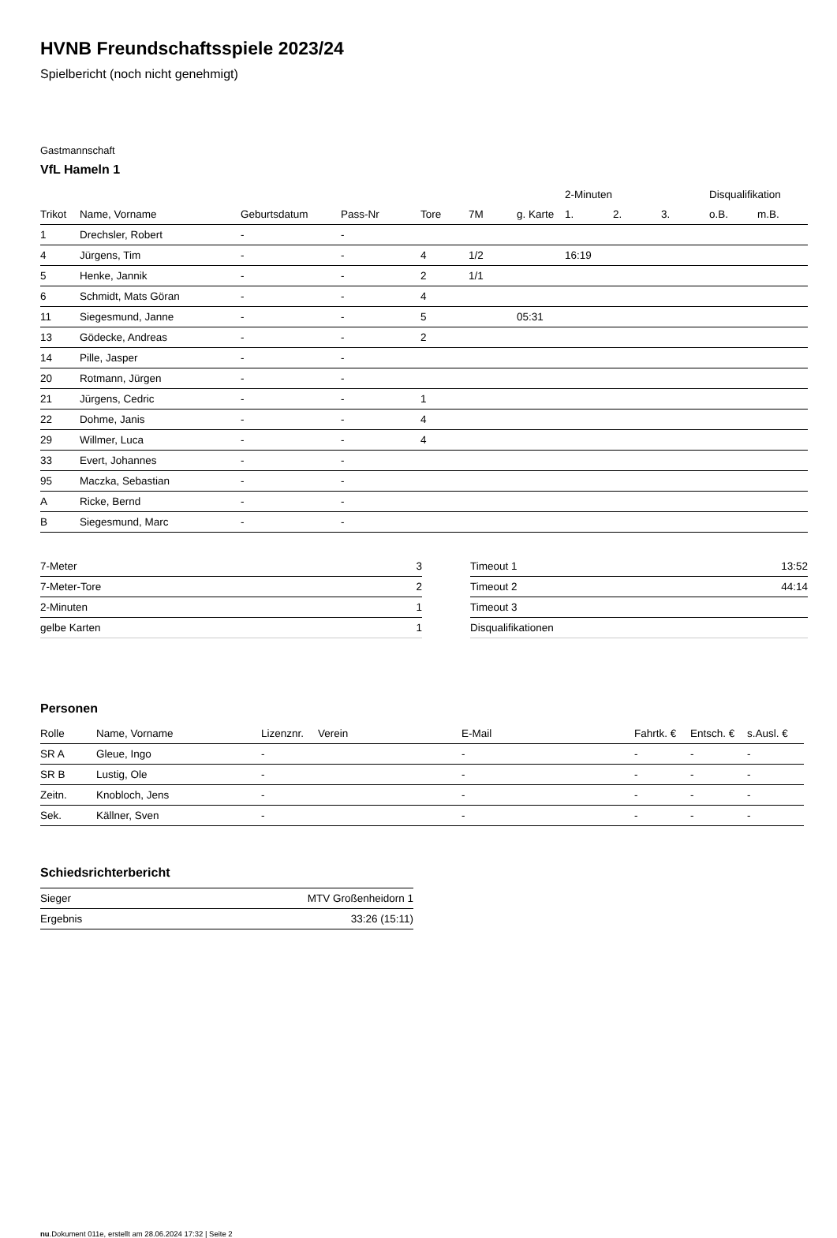HVNB Freundschaftsspiele 2023/24
Spielbericht (noch nicht genehmigt)
Gastmannschaft
VfL Hameln 1
| | | | | | | | 2-Minuten | | | Disqualifikation | |
| --- | --- | --- | --- | --- | --- | --- | --- | --- | --- | --- | --- |
| Trikot | Name, Vorname | Geburtsdatum | Pass-Nr | Tore | 7M | g. Karte | 1. | 2. | 3. | o.B. | m.B. |
| 1 | Drechsler, Robert | - | - | | | | | | | | |
| 4 | Jürgens, Tim | - | - | 4 | 1/2 | | 16:19 | | | | |
| 5 | Henke, Jannik | - | - | 2 | 1/1 | | | | | | |
| 6 | Schmidt, Mats Göran | - | - | 4 | | | | | | | |
| 11 | Siegesmund, Janne | - | - | 5 | | 05:31 | | | | | |
| 13 | Gödecke, Andreas | - | - | 2 | | | | | | | |
| 14 | Pille, Jasper | - | - | | | | | | | | |
| 20 | Rotmann, Jürgen | - | - | | | | | | | | |
| 21 | Jürgens, Cedric | - | - | 1 | | | | | | | |
| 22 | Dohme, Janis | - | - | 4 | | | | | | | |
| 29 | Willmer, Luca | - | - | 4 | | | | | | | |
| 33 | Evert, Johannes | - | - | | | | | | | | |
| 95 | Maczka, Sebastian | - | - | | | | | | | | |
| A | Ricke, Bernd | - | - | | | | | | | | |
| B | Siegesmund, Marc | - | - | | | | | | | | |
| 7-Meter | 3 |
| 7-Meter-Tore | 2 |
| 2-Minuten | 1 |
| gelbe Karten | 1 |
| Timeout 1 | 13:52 |
| Timeout 2 | 44:14 |
| Timeout 3 | |
| Disqualifikationen | |
Personen
| Rolle | Name, Vorname | Lizenznr. | Verein | E-Mail | Fahrtk. € | Entsch. € | s.Ausl. € |
| --- | --- | --- | --- | --- | --- | --- | --- |
| SR A | Gleue, Ingo | - | | - | - | - | - |
| SR B | Lustig, Ole | - | | - | - | - | - |
| Zeitn. | Knobloch, Jens | - | | - | - | - | - |
| Sek. | Källner, Sven | - | | - | - | - | - |
Schiedsrichterbericht
| Sieger | MTV Großenheidorn 1 |
| Ergebnis | 33:26 (15:11) |
nu.Dokument 011e, erstellt am 28.06.2024 17:32 | Seite 2